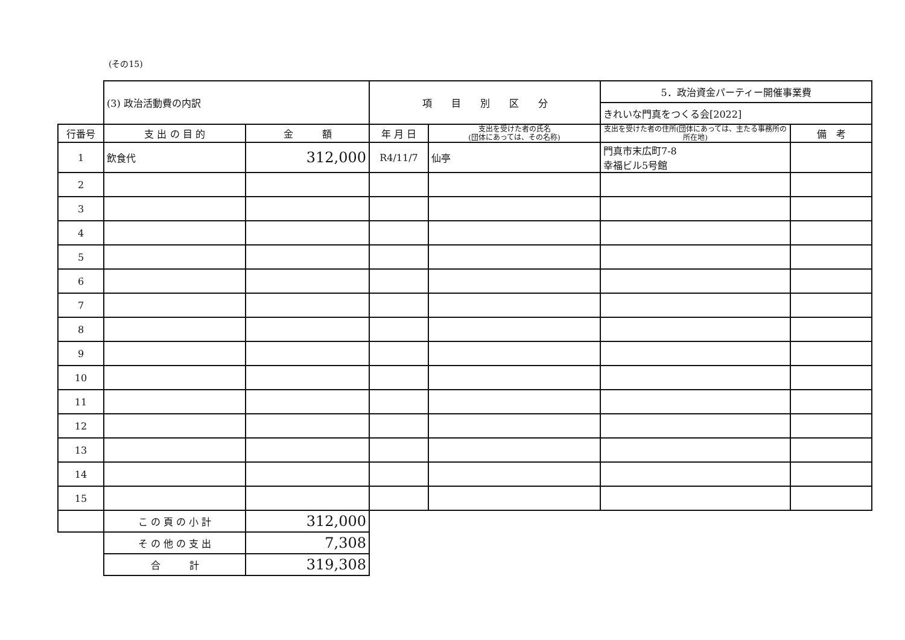(その15)
| | (3) 政治活動費の内訳 | | 項 目 別 区 分 | | 5．政治資金パーティー開催事業費 | |
| | | | | | きれいな門真をつくる会[2022] | |
| 行番号 | 支 出 の 目 的 | 金 額 | 年 月 日 | 支出を受けた者の氏名 (団体にあっては、その名称) | 支出を受けた者の住所(団体にあっては、主たる事務所の所在地) | 備 考 |
| 1 | 飲食代 | 312,000 | R4/11/7 | 仙亭 | 門真市末広町7-8 幸福ビル5号館 | |
| 2 | | | | | | |
| 3 | | | | | | |
| 4 | | | | | | |
| 5 | | | | | | |
| 6 | | | | | | |
| 7 | | | | | | |
| 8 | | | | | | |
| 9 | | | | | | |
| 10 | | | | | | |
| 11 | | | | | | |
| 12 | | | | | | |
| 13 | | | | | | |
| 14 | | | | | | |
| 15 | | | | | | |
| | こ の 頁 の 小 計 | 312,000 | | | | |
| | そ の 他 の 支 出 | 7,308 | | | | |
| | 合 計 | 319,308 | | | | |